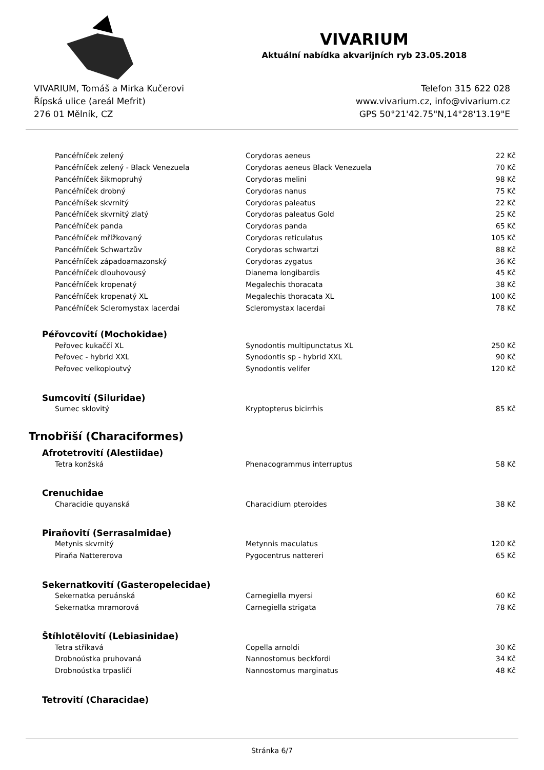VIVARIUM
Aktuální nabídka akvarijních ryb 23.05.2018
VIVARIUM, Tomáš a Mirka Kučerovi
Řípská ulice (areál Mefrit)
276 01 Mělník, CZ
Telefon 315 622 028
www.vivarium.cz, info@vivarium.cz
GPS 50°21'42.75"N,14°28'13.19"E
| Pancéřníček zelený | Corydoras aeneus | 22 Kč |
| Pancéřníček zelený - Black Venezuela | Corydoras aeneus Black Venezuela | 70 Kč |
| Pancéřníček šikmopruhý | Corydoras melini | 98 Kč |
| Pancéřníček drobný | Corydoras nanus | 75 Kč |
| Pancéřníšek skvrnitý | Corydoras paleatus | 22 Kč |
| Pancéřníček skvrnitý zlatý | Corydoras paleatus Gold | 25 Kč |
| Pancéřníček panda | Corydoras panda | 65 Kč |
| Pancéřníček mřížkovaný | Corydoras reticulatus | 105 Kč |
| Pancéřníček Schwartzův | Corydoras schwartzi | 88 Kč |
| Pancéřníček západoamazonský | Corydoras zygatus | 36 Kč |
| Pancéřníček dlouhovousý | Dianema longibardis | 45 Kč |
| Pancéřníček kropenatý | Megalechis thoracata | 38 Kč |
| Pancéřníček kropenatý XL | Megalechis thoracata XL | 100 Kč |
| Pancéřníček Scleromystax lacerdai | Scleromystax lacerdai | 78 Kč |
| Péřovcovití (Mochokidae) | | |
| Peřovec kukaččí XL | Synodontis multipunctatus XL | 250 Kč |
| Peřovec - hybrid XXL | Synodontis sp - hybrid XXL | 90 Kč |
| Peřovec velkoploutvý | Synodontis velifer | 120 Kč |
| Sumcovití (Siluridae) | | |
| Sumec sklovitý | Kryptopterus bicirrhis | 85 Kč |
| Trnobřiší (Characiformes) | | |
| Afrotetrovití (Alestiidae) | | |
| Tetra konžská | Phenacogrammus interruptus | 58 Kč |
| Crenuchidae | | |
| Characidie quyanská | Characidium pteroides | 38 Kč |
| Piraňovití (Serrasalmidae) | | |
| Metynis skvrnitý | Metynnis maculatus | 120 Kč |
| Piraňa Nattererova | Pygocentrus nattereri | 65 Kč |
| Sekernatkovití (Gasteropelecidae) | | |
| Sekernatka peruánská | Carnegiella myersi | 60 Kč |
| Sekernatka mramorová | Carnegiella strigata | 78 Kč |
| Štíhlotělovití (Lebiasinidae) | | |
| Tetra stříkavá | Copella arnoldi | 30 Kč |
| Drobnoústka pruhovaná | Nannostomus beckfordi | 34 Kč |
| Drobnoústka trpasličí | Nannostomus marginatus | 48 Kč |
| Tetrovití (Characidae) | | |
Stránka 6/7